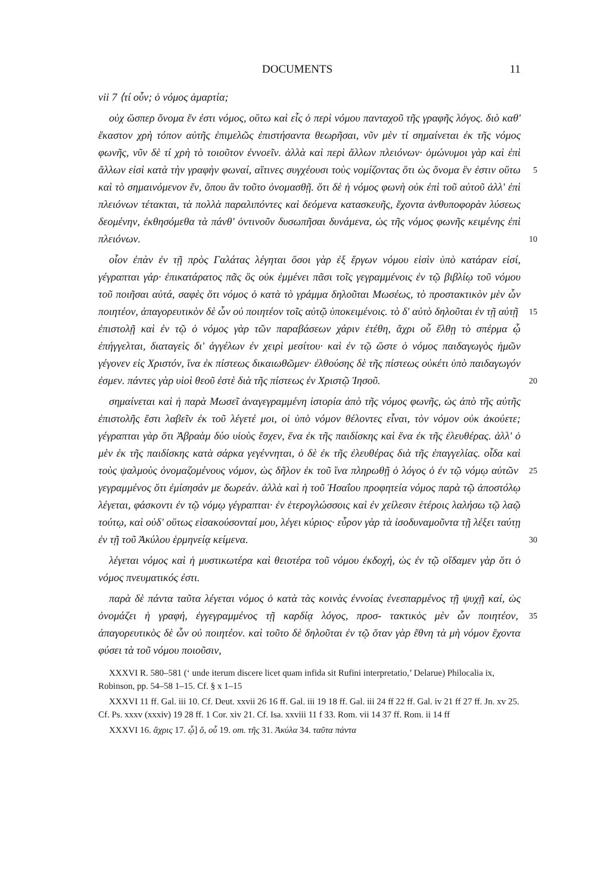DOCUMENTS 11
vii 7 ⟨τί οὖν; ὁ νόμος ἁμαρτία;
οὐχ ὥσπερ ὄνομα ἕν ἐστι νόμος, οὕτω καὶ εἷς ὁ περὶ νόμου πανταχοῦ τῆς γραφῆς λόγος. διὸ καθ' ἕκαστον χρὴ τόπον αὐτῆς ἐπιμελῶς ἐπιστήσαντα θεωρῆσαι, νῦν μὲν τί σημαίνεται ἐκ τῆς νόμος φωνῆς, νῦν δὲ τί χρὴ τὸ τοιοῦτον ἐννοεῖν. ἀλλὰ καὶ περὶ ἄλλων πλειόνων· ὁμώνυμοι γὰρ καὶ ἐπὶ ἄλλων εἰσὶ κατὰ τὴν γραφὴν φωναί, αἵτινες συγχέουσι τοὺς νομίζοντας ὅτι ὡς ὄνομα ἓν 5 ἐστιν οὕτω καὶ τὸ σημαινόμενον ἕν, ὅπου ἂν τοῦτο ὀνομασθῇ. ὅτι δὲ ἡ νόμος φωνὴ οὐκ ἐπὶ τοῦ αὐτοῦ ἀλλ' ἐπὶ πλειόνων τέτακται, τὰ πολλὰ παραλιπόντες καὶ δεόμενα κατασκευῆς, ἔχοντα ἀνθυποφορὰν λύσεως δεομένην, ἐκθησόμεθα τὰ πάνθ' ὁντινοῦν δυσωπῆσαι δυνάμενα, ὡς τῆς νόμος φωνῆς κειμένης ἐπὶ πλειόνων. 10
οἷον ἐπὰν ἐν τῇ πρὸς Γαλάτας λέγηται ὅσοι γὰρ ἐξ ἔργων νόμου εἰσὶν ὑπὸ κατάραν εἰσί, γέγραπται γάρ· ἐπικατάρατος πᾶς ὃς οὐκ ἐμμένει πᾶσι τοῖς γεγραμμένοις ἐν τῷ βιβλίῳ τοῦ νόμου τοῦ ποιῆσαι αὐτά, σαφὲς ὅτι νόμος ὁ κατὰ τὸ γράμμα δηλοῦται Μωσέως, τὸ προστακτικὸν μὲν ὧν ποιητέον, ἀπαγορευτικὸν δὲ ὧν οὐ ποιητέον τοῖς αὐτῷ ὑποκειμένοις. τὸ δ' αὐτὸ δηλοῦται ἐν τῇ αὐτῇ 15 ἐπιστολῇ καὶ ἐν τῷ ὁ νόμος γὰρ τῶν παραβάσεων χάριν ἐτέθη, ἄχρι οὗ ἔλθῃ τὸ σπέρμα ᾧ ἐπήγγελται, διαταγεὶς δι' ἀγγέλων ἐν χειρὶ μεσίτου· καὶ ἐν τῷ ὥστε ὁ νόμος παιδαγωγὸς ἡμῶν γέγονεν εἰς Χριστόν, ἵνα ἐκ πίστεως δικαιωθῶμεν· ἐλθούσης δὲ τῆς πίστεως οὐκέτι ὑπὸ παιδαγωγόν ἐσμεν. πάντες γὰρ υἱοὶ θεοῦ ἐστὲ διὰ τῆς πίστεως ἐν Χριστῷ Ἰησοῦ. 20
σημαίνεται καὶ ἡ παρὰ Μωσεῖ ἀναγεγραμμένη ἱστορία ἀπὸ τῆς νόμος φωνῆς, ὡς ἀπὸ τῆς αὐτῆς ἐπιστολῆς ἔστι λαβεῖν ἐκ τοῦ λέγετέ μοι, οἱ ὑπὸ νόμον θέλοντες εἶναι, τὸν νόμον οὐκ ἀκούετε; γέγραπται γὰρ ὅτι Ἀβραὰμ δύο υἱοὺς ἔσχεν, ἕνα ἐκ τῆς παιδίσκης καὶ ἕνα ἐκ τῆς ἐλευθέρας. ἀλλ' ὁ μὲν ἐκ τῆς παιδίσκης κατὰ σάρκα γεγέννηται, ὁ δὲ ἐκ τῆς ἐλευθέρας διὰ τῆς ἐπαγγελίας. οἶδα καὶ τοὺς 25 ψαλμοὺς ὀνομαζομένους νόμον, ὡς δῆλον ἐκ τοῦ ἵνα πληρωθῇ ὁ λόγος ὁ ἐν τῷ νόμῳ αὐτῶν γεγραμμένος ὅτι ἐμίσησάν με δωρεάν. ἀλλὰ καὶ ἡ τοῦ Ἡσαΐου προφητεία νόμος παρὰ τῷ ἀποστόλῳ λέγεται, φάσκοντι ἐν τῷ νόμῳ γέγραπται· ἐν ἑτερογλώσσοις καὶ ἐν χείλεσιν ἑτέροις λαλήσω τῷ λαῷ τούτῳ, καὶ οὐδ' οὕτως εἰσακούσονταί μου, λέγει κύριος· εὗρον γὰρ τὰ ἰσοδυναμοῦντα τῇ λέξει ταύτῃ ἐν 30 τῇ τοῦ Ἀκύλου ἑρμηνείᾳ κείμενα.
λέγεται νόμος καὶ ἡ μυστικωτέρα καὶ θειοτέρα τοῦ νόμου ἐκδοχή, ὡς ἐν τῷ οἴδαμεν γὰρ ὅτι ὁ νόμος πνευματικός ἐστι.
παρὰ δὲ πάντα ταῦτα λέγεται νόμος ὁ κατὰ τὰς κοινὰς ἐννοίας ἐνεσπαρμένος τῇ ψυχῇ καί, ὡς ὀνομάζει ἡ γραφή, ἐγγεγραμμένος τῇ καρδίᾳ λόγος, προσ- 35 τακτικὸς μὲν ὧν ποιητέον, ἀπαγορευτικὸς δὲ ὧν οὐ ποιητέον. καὶ τοῦτο δὲ δηλοῦται ἐν τῷ ὅταν γὰρ ἔθνη τὰ μὴ νόμον ἔχοντα φύσει τὰ τοῦ νόμου ποιοῦσιν,
XXXVI R. 580–581 (‘ unde iterum discere licet quam infida sit Rufini interpretatio,’ Delarue) Philocalia ix, Robinson, pp. 54–58 1–15. Cf. § x 1–15
XXXVI 11 ff. Gal. iii 10. Cf. Deut. xxvii 26 16 ff. Gal. iii 19 18 ff. Gal. iii 24 ff 22 ff. Gal. iv 21 ff 27 ff. Jn. xv 25. Cf. Ps. xxxv (xxxiv) 19 28 ff. 1 Cor. xiv 21. Cf. Isa. xxviii 11 f 33. Rom. vii 14 37 ff. Rom. ii 14 ff
XXXVI 16. ἄχρις 17. ᾧ] ὅ, οὗ 19. om. τῆς 31. Ἀκύλα 34. ταῦτα πάντα